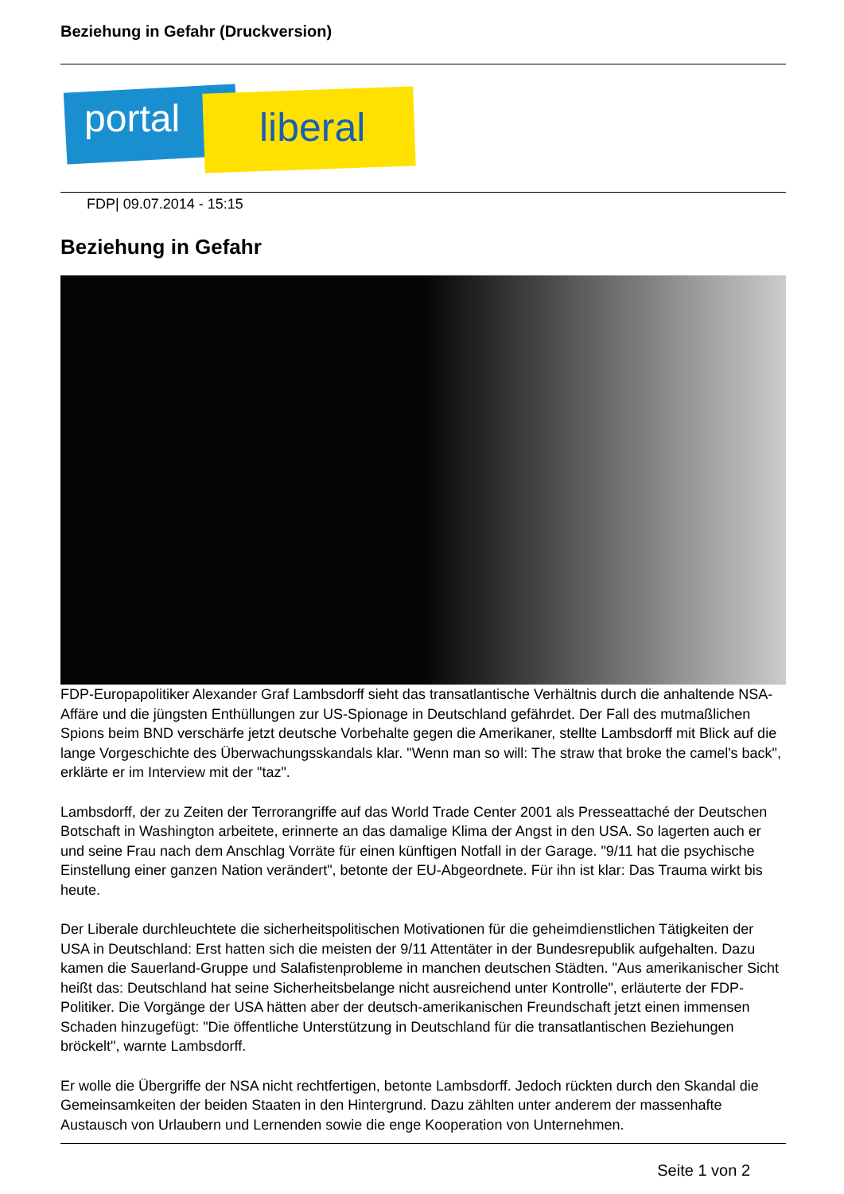Beziehung in Gefahr (Druckversion)
portal liberal
FDP| 09.07.2014 - 15:15
Beziehung in Gefahr
FDP-Europapolitiker Alexander Graf Lambsdorff sieht das transatlantische Verhältnis durch die anhaltende NSA-Affäre und die jüngsten Enthüllungen zur US-Spionage in Deutschland gefährdet. Der Fall des mutmaßlichen Spions beim BND verschärfe jetzt deutsche Vorbehalte gegen die Amerikaner, stellte Lambsdorff mit Blick auf die lange Vorgeschichte des Überwachungsskandals klar. "Wenn man so will: The straw that broke the camel's back", erklärte er im Interview mit der "taz".
Lambsdorff, der zu Zeiten der Terrorangriffe auf das World Trade Center 2001 als Presseattaché der Deutschen Botschaft in Washington arbeitete, erinnerte an das damalige Klima der Angst in den USA. So lagerten auch er und seine Frau nach dem Anschlag Vorräte für einen künftigen Notfall in der Garage. "9/11 hat die psychische Einstellung einer ganzen Nation verändert", betonte der EU-Abgeordnete. Für ihn ist klar: Das Trauma wirkt bis heute.
Der Liberale durchleuchtete die sicherheitspolitischen Motivationen für die geheimdienstlichen Tätigkeiten der USA in Deutschland: Erst hatten sich die meisten der 9/11 Attentäter in der Bundesrepublik aufgehalten. Dazu kamen die Sauerland-Gruppe und Salafistenprobleme in manchen deutschen Städten. "Aus amerikanischer Sicht heißt das: Deutschland hat seine Sicherheitsbelange nicht ausreichend unter Kontrolle", erläuterte der FDP-Politiker. Die Vorgänge der USA hätten aber der deutsch-amerikanischen Freundschaft jetzt einen immensen Schaden hinzugefügt: "Die öffentliche Unterstützung in Deutschland für die transatlantischen Beziehungen bröckelt", warnte Lambsdorff.
Er wolle die Übergriffe der NSA nicht rechtfertigen, betonte Lambsdorff. Jedoch rückten durch den Skandal die Gemeinsamkeiten der beiden Staaten in den Hintergrund. Dazu zählten unter anderem der massenhafte Austausch von Urlaubern und Lernenden sowie die enge Kooperation von Unternehmen.
Seite 1 von 2